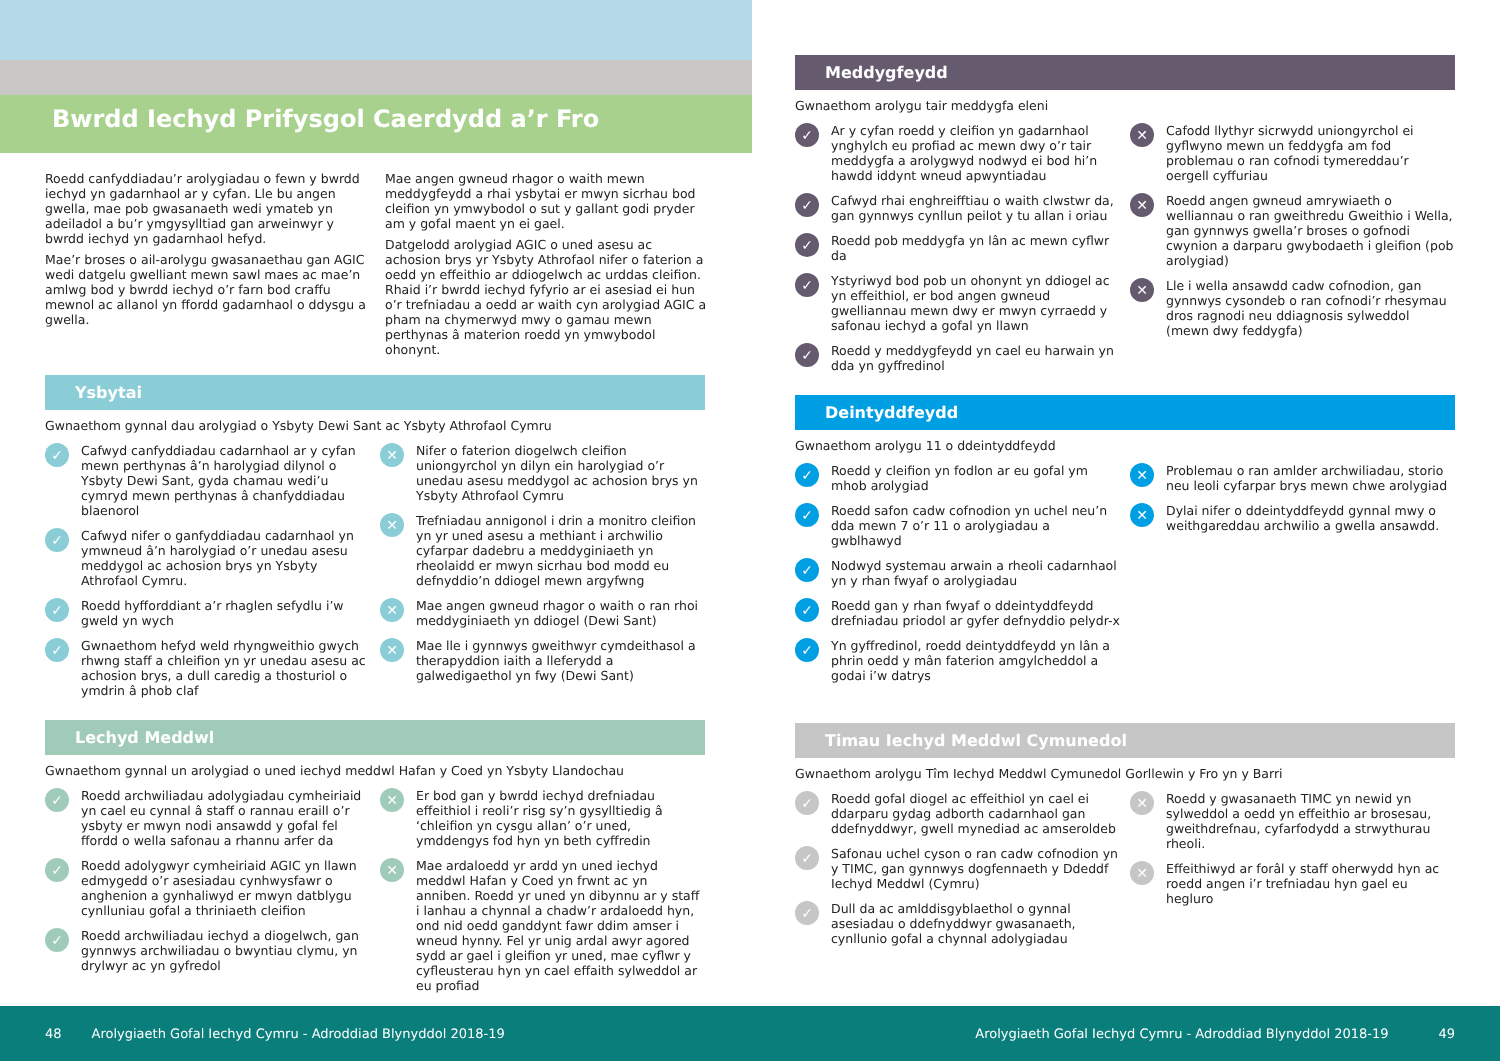Bwrdd Iechyd Prifysgol Caerdydd a’r Fro
Roedd canfyddiadau’r arolygiadau o fewn y bwrdd iechyd yn gadarnhaol ar y cyfan. Lle bu angen gwella, mae pob gwasanaeth wedi ymateb yn adeiladol a bu’r ymgysylltiad gan arweinwyr y bwrdd iechyd yn gadarnhaol hefyd.
Mae’r broses o ail-arolygu gwasanaethau gan AGIC wedi datgelu gwelliant mewn sawl maes ac mae’n amlwg bod y bwrdd iechyd o’r farn bod craffu mewnol ac allanol yn ffordd gadarnhaol o ddysgu a gwella.
Mae angen gwneud rhagor o waith mewn meddygfeydd a rhai ysbytai er mwyn sicrhau bod cleifion yn ymwybodol o sut y gallant godi pryder am y gofal maent yn ei gael.
Datgelodd arolygiad AGIC o uned asesu ac achosion brys yr Ysbyty Athrofaol nifer o faterion a oedd yn effeithio ar ddiogelwch ac urddas cleifion. Rhaid i’r bwrdd iechyd fyfyrio ar ei asesiad ei hun o’r trefniadau a oedd ar waith cyn arolygiad AGIC a pham na chymerwyd mwy o gamau mewn perthynas â materion roedd yn ymwybodol ohonynt.
Ysbytai
Gwnaethom gynnal dau arolygiad o Ysbyty Dewi Sant ac Ysbyty Athrofaol Cymru
✓ Cafwyd canfyddiadau cadarnhaol ar y cyfan mewn perthynas â’n harolygiad dilynol o Ysbyty Dewi Sant, gyda chamau wedi’u cymryd mewn perthynas â chanfyddiadau blaenorol
✓ Cafwyd nifer o ganfyddiadau cadarnhaol yn ymwneud â’n harolygiad o’r unedau asesu meddygol ac achosion brys yn Ysbyty Athrofaol Cymru.
✓ Roedd hyfforddiant a’r rhaglen sefydlu i’w gweld yn wych
✓ Gwnaethom hefyd weld rhyngweithio gwych rhwng staff a chleifion yn yr unedau asesu ac achosion brys, a dull caredig a thosturiol o ymdrin â phob claf
✕ Nifer o faterion diogelwch cleifion uniongyrchol yn dilyn ein harolygiad o’r unedau asesu meddygol ac achosion brys yn Ysbyty Athrofaol Cymru
✕ Trefniadau annigonol i drin a monitro cleifion yn yr uned asesu a methiant i archwilio cyfarpar dadebru a meddyginiaeth yn rheolaidd er mwyn sicrhau bod modd eu defnyddio’n ddiogel mewn argyfwng
✕ Mae angen gwneud rhagor o waith o ran rhoi meddyginiaeth yn ddiogel (Dewi Sant)
✕ Mae lle i gynnwys gweithwyr cymdeithasol a therapyddion iaith a lleferydd a galwedigaethol yn fwy (Dewi Sant)
Lechyd Meddwl
Gwnaethom gynnal un arolygiad o uned iechyd meddwl Hafan y Coed yn Ysbyty Llandochau
✓ Roedd archwiliadau adolygiadau cymheiriaid yn cael eu cynnal â staff o rannau eraill o’r ysbyty er mwyn nodi ansawdd y gofal fel ffordd o wella safonau a rhannu arfer da
✓ Roedd adolygwyr cymheiriaid AGIC yn llawn edmygedd o’r asesiadau cynhwysfawr o anghenion a gynhaliwyd er mwyn datblygu cynlluniau gofal a thriniaeth cleifion
✓ Roedd archwiliadau iechyd a diogelwch, gan gynnwys archwiliadau o bwyntiau clymu, yn drylwyr ac yn gyfredol
✕ Er bod gan y bwrdd iechyd drefniadau effeithiol i reoli’r risg sy’n gysylltiedig â ‘chleifion yn cysgu allan’ o’r uned, ymddengys fod hyn yn beth cyffredin
✕ Mae ardaloedd yr ardd yn uned iechyd meddwl Hafan y Coed yn frwnt ac yn anniben. Roedd yr uned yn dibynnu ar y staff i lanhau a chynnal a chadw’r ardaloedd hyn, ond nid oedd ganddynt fawr ddim amser i wneud hynny. Fel yr unig ardal awyr agored sydd ar gael i gleifion yr uned, mae cyflwr y cyfleusterau hyn yn cael effaith sylweddol ar eu profiad
Meddygfeydd
Gwnaethom arolygu tair meddygfa eleni
✓ Ar y cyfan roedd y cleifion yn gadarnhaol ynghylch eu profiad ac mewn dwy o’r tair meddygfa a arolygwyd nodwyd ei bod hi’n hawdd iddynt wneud apwyntiadau
✓ Cafwyd rhai enghreifftiau o waith clwstwr da, gan gynnwys cynllun peilot y tu allan i oriau
✓ Roedd pob meddygfa yn lân ac mewn cyflwr da
✓ Ystyriwyd bod pob un ohonynt yn ddiogel ac yn effeithiol, er bod angen gwneud gwelliannau mewn dwy er mwyn cyrraedd y safonau iechyd a gofal yn llawn
✓ Roedd y meddygfeydd yn cael eu harwain yn dda yn gyffredinol
✕ Cafodd llythyr sicrwydd uniongyrchol ei gyflwyno mewn un feddygfa am fod problemau o ran cofnodi tymereddau’r oergell cyffuriau
✕ Roedd angen gwneud amrywiaeth o welliannau o ran gweithredu Gweithio i Wella, gan gynnwys gwella’r broses o gofnodi cwynion a darparu gwybodaeth i gleifion (pob arolygiad)
✕ Lle i wella ansawdd cadw cofnodion, gan gynnwys cysondeb o ran cofnodi’r rhesymau dros ragnodi neu ddiagnosis sylweddol (mewn dwy feddygfa)
Deintyddfeydd
Gwnaethom arolygu 11 o ddeintyddfeydd
✓ Roedd y cleifion yn fodlon ar eu gofal ym mhob arolygiad
✓ Roedd safon cadw cofnodion yn uchel neu’n dda mewn 7 o’r 11 o arolygiadau a gwblhawyd
✓ Nodwyd systemau arwain a rheoli cadarnhaol yn y rhan fwyaf o arolygiadau
✓ Roedd gan y rhan fwyaf o ddeintyddfeydd drefniadau priodol ar gyfer defnyddio pelydr-x
✓ Yn gyffredinol, roedd deintyddfeydd yn lân a phrin oedd y mân faterion amgylcheddol a godai i’w datrys
✕ Problemau o ran amlder archwiliadau, storio neu leoli cyfarpar brys mewn chwe arolygiad
✕ Dylai nifer o ddeintyddfeydd gynnal mwy o weithgareddau archwilio a gwella ansawdd.
Timau Iechyd Meddwl Cymunedol
Gwnaethom arolygu Tîm Iechyd Meddwl Cymunedol Gorllewin y Fro yn y Barri
✓ Roedd gofal diogel ac effeithiol yn cael ei ddarparu gydag adborth cadarnhaol gan ddefnyddwyr, gwell mynediad ac amseroldeb
✓ Safonau uchel cyson o ran cadw cofnodion yn y TIMC, gan gynnwys dogfennaeth y Ddeddf Iechyd Meddwl (Cymru)
✓ Dull da ac amlddisgyblaethol o gynnal asesiadau o ddefnyddwyr gwasanaeth, cynllunio gofal a chynnal adolygiadau
✕ Roedd y gwasanaeth TIMC yn newid yn sylweddol a oedd yn effeithio ar brosesau, gweithdrefnau, cyfarfodydd a strwythurau rheoli.
✕ Effeithiwyd ar forâl y staff oherwydd hyn ac roedd angen i’r trefniadau hyn gael eu hegluro
48 Arolygiaeth Gofal Iechyd Cymru - Adroddiad Blynyddol 2018-19 Arolygiaeth Gofal Iechyd Cymru - Adroddiad Blynyddol 2018-19 49